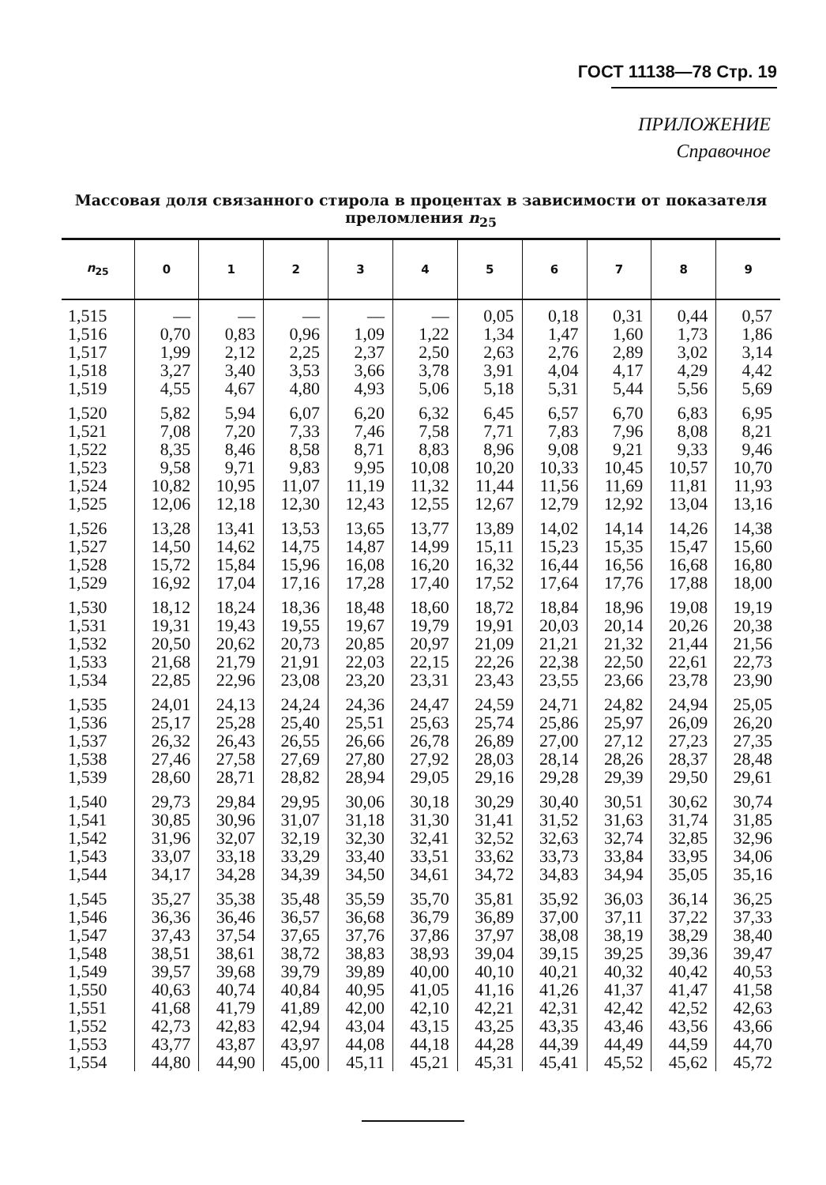ГОСТ 11138—78 Стр. 19
ПРИЛОЖЕНИЕ
Справочное
Массовая доля связанного стирола в процентах в зависимости от показателя преломления n<sub>25</sub>
| n<sub>25</sub> | 0 | 1 | 2 | 3 | 4 | 5 | 6 | 7 | 8 | 9 |
| --- | --- | --- | --- | --- | --- | --- | --- | --- | --- | --- |
| 1,515 | — | — | — | — | — | 0,05 | 0,18 | 0,31 | 0,44 | 0,57 |
| 1,516 | 0,70 | 0,83 | 0,96 | 1,09 | 1,22 | 1,34 | 1,47 | 1,60 | 1,73 | 1,86 |
| 1,517 | 1,99 | 2,12 | 2,25 | 2,37 | 2,50 | 2,63 | 2,76 | 2,89 | 3,02 | 3,14 |
| 1,518 | 3,27 | 3,40 | 3,53 | 3,66 | 3,78 | 3,91 | 4,04 | 4,17 | 4,29 | 4,42 |
| 1,519 | 4,55 | 4,67 | 4,80 | 4,93 | 5,06 | 5,18 | 5,31 | 5,44 | 5,56 | 5,69 |
| 1,520 | 5,82 | 5,94 | 6,07 | 6,20 | 6,32 | 6,45 | 6,57 | 6,70 | 6,83 | 6,95 |
| 1,521 | 7,08 | 7,20 | 7,33 | 7,46 | 7,58 | 7,71 | 7,83 | 7,96 | 8,08 | 8,21 |
| 1,522 | 8,35 | 8,46 | 8,58 | 8,71 | 8,83 | 8,96 | 9,08 | 9,21 | 9,33 | 9,46 |
| 1,523 | 9,58 | 9,71 | 9,83 | 9,95 | 10,08 | 10,20 | 10,33 | 10,45 | 10,57 | 10,70 |
| 1,524 | 10,82 | 10,95 | 11,07 | 11,19 | 11,32 | 11,44 | 11,56 | 11,69 | 11,81 | 11,93 |
| 1,525 | 12,06 | 12,18 | 12,30 | 12,43 | 12,55 | 12,67 | 12,79 | 12,92 | 13,04 | 13,16 |
| 1,526 | 13,28 | 13,41 | 13,53 | 13,65 | 13,77 | 13,89 | 14,02 | 14,14 | 14,26 | 14,38 |
| 1,527 | 14,50 | 14,62 | 14,75 | 14,87 | 14,99 | 15,11 | 15,23 | 15,35 | 15,47 | 15,60 |
| 1,528 | 15,72 | 15,84 | 15,96 | 16,08 | 16,20 | 16,32 | 16,44 | 16,56 | 16,68 | 16,80 |
| 1,529 | 16,92 | 17,04 | 17,16 | 17,28 | 17,40 | 17,52 | 17,64 | 17,76 | 17,88 | 18,00 |
| 1,530 | 18,12 | 18,24 | 18,36 | 18,48 | 18,60 | 18,72 | 18,84 | 18,96 | 19,08 | 19,19 |
| 1,531 | 19,31 | 19,43 | 19,55 | 19,67 | 19,79 | 19,91 | 20,03 | 20,14 | 20,26 | 20,38 |
| 1,532 | 20,50 | 20,62 | 20,73 | 20,85 | 20,97 | 21,09 | 21,21 | 21,32 | 21,44 | 21,56 |
| 1,533 | 21,68 | 21,79 | 21,91 | 22,03 | 22,15 | 22,26 | 22,38 | 22,50 | 22,61 | 22,73 |
| 1,534 | 22,85 | 22,96 | 23,08 | 23,20 | 23,31 | 23,43 | 23,55 | 23,66 | 23,78 | 23,90 |
| 1,535 | 24,01 | 24,13 | 24,24 | 24,36 | 24,47 | 24,59 | 24,71 | 24,82 | 24,94 | 25,05 |
| 1,536 | 25,17 | 25,28 | 25,40 | 25,51 | 25,63 | 25,74 | 25,86 | 25,97 | 26,09 | 26,20 |
| 1,537 | 26,32 | 26,43 | 26,55 | 26,66 | 26,78 | 26,89 | 27,00 | 27,12 | 27,23 | 27,35 |
| 1,538 | 27,46 | 27,58 | 27,69 | 27,80 | 27,92 | 28,03 | 28,14 | 28,26 | 28,37 | 28,48 |
| 1,539 | 28,60 | 28,71 | 28,82 | 28,94 | 29,05 | 29,16 | 29,28 | 29,39 | 29,50 | 29,61 |
| 1,540 | 29,73 | 29,84 | 29,95 | 30,06 | 30,18 | 30,29 | 30,40 | 30,51 | 30,62 | 30,74 |
| 1,541 | 30,85 | 30,96 | 31,07 | 31,18 | 31,30 | 31,41 | 31,52 | 31,63 | 31,74 | 31,85 |
| 1,542 | 31,96 | 32,07 | 32,19 | 32,30 | 32,41 | 32,52 | 32,63 | 32,74 | 32,85 | 32,96 |
| 1,543 | 33,07 | 33,18 | 33,29 | 33,40 | 33,51 | 33,62 | 33,73 | 33,84 | 33,95 | 34,06 |
| 1,544 | 34,17 | 34,28 | 34,39 | 34,50 | 34,61 | 34,72 | 34,83 | 34,94 | 35,05 | 35,16 |
| 1,545 | 35,27 | 35,38 | 35,48 | 35,59 | 35,70 | 35,81 | 35,92 | 36,03 | 36,14 | 36,25 |
| 1,546 | 36,36 | 36,46 | 36,57 | 36,68 | 36,79 | 36,89 | 37,00 | 37,11 | 37,22 | 37,33 |
| 1,547 | 37,43 | 37,54 | 37,65 | 37,76 | 37,86 | 37,97 | 38,08 | 38,19 | 38,29 | 38,40 |
| 1,548 | 38,51 | 38,61 | 38,72 | 38,83 | 38,93 | 39,04 | 39,15 | 39,25 | 39,36 | 39,47 |
| 1,549 | 39,57 | 39,68 | 39,79 | 39,89 | 40,00 | 40,10 | 40,21 | 40,32 | 40,42 | 40,53 |
| 1,550 | 40,63 | 40,74 | 40,84 | 40,95 | 41,05 | 41,16 | 41,26 | 41,37 | 41,47 | 41,58 |
| 1,551 | 41,68 | 41,79 | 41,89 | 42,00 | 42,10 | 42,21 | 42,31 | 42,42 | 42,52 | 42,63 |
| 1,552 | 42,73 | 42,83 | 42,94 | 43,04 | 43,15 | 43,25 | 43,35 | 43,46 | 43,56 | 43,66 |
| 1,553 | 43,77 | 43,87 | 43,97 | 44,08 | 44,18 | 44,28 | 44,39 | 44,49 | 44,59 | 44,70 |
| 1,554 | 44,80 | 44,90 | 45,00 | 45,11 | 45,21 | 45,31 | 45,41 | 45,52 | 45,62 | 45,72 |